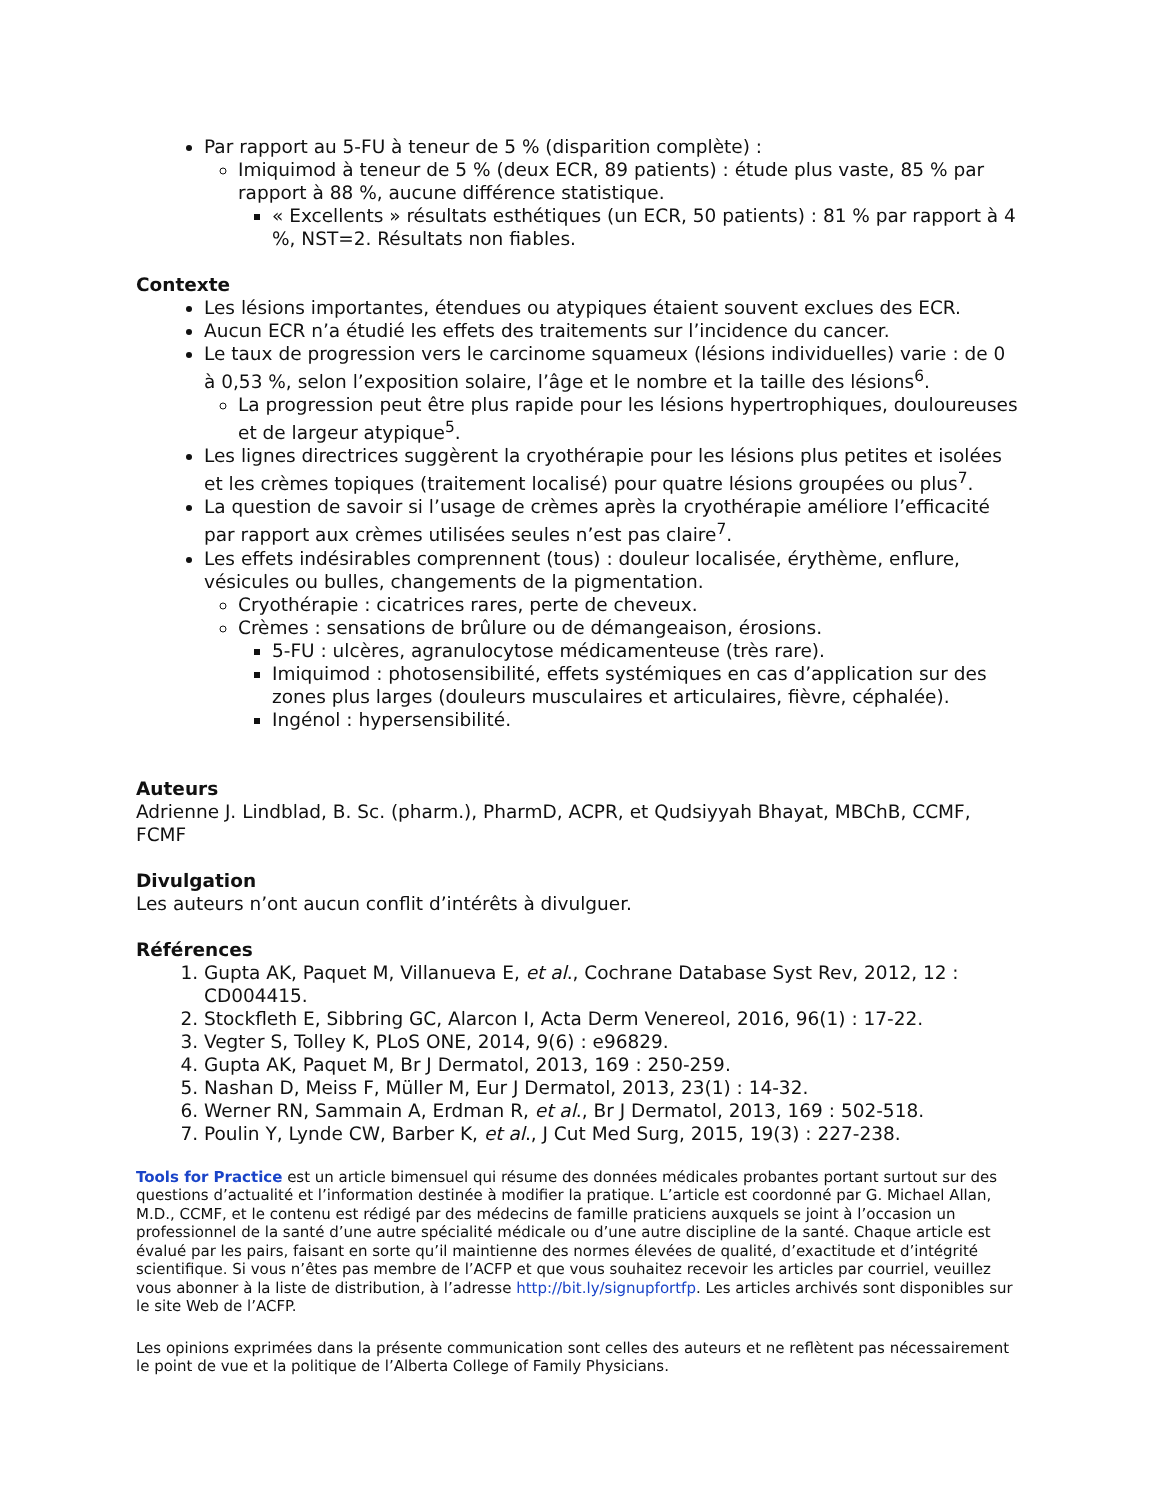Par rapport au 5-FU à teneur de 5 % (disparition complète) :
Imiquimod à teneur de 5 % (deux ECR, 89 patients) : étude plus vaste, 85 % par rapport à 88 %, aucune différence statistique.
« Excellents » résultats esthétiques (un ECR, 50 patients) : 81 % par rapport à 4 %, NST=2. Résultats non fiables.
Contexte
Les lésions importantes, étendues ou atypiques étaient souvent exclues des ECR.
Aucun ECR n’a étudié les effets des traitements sur l’incidence du cancer.
Le taux de progression vers le carcinome squameux (lésions individuelles) varie : de 0 à 0,53 %, selon l’exposition solaire, l’âge et le nombre et la taille des lésions<sup>6</sup>.
La progression peut être plus rapide pour les lésions hypertrophiques, douloureuses et de largeur atypique<sup>5</sup>.
Les lignes directrices suggèrent la cryothérapie pour les lésions plus petites et isolées et les crèmes topiques (traitement localisé) pour quatre lésions groupées ou plus<sup>7</sup>.
La question de savoir si l’usage de crèmes après la cryothérapie améliore l’efficacité par rapport aux crèmes utilisées seules n’est pas claire<sup>7</sup>.
Les effets indésirables comprennent (tous) : douleur localisée, érythème, enflure, vésicules ou bulles, changements de la pigmentation.
Cryothérapie : cicatrices rares, perte de cheveux.
Crèmes : sensations de brûlure ou de démangeaison, érosions.
5-FU : ulcères, agranulocytose médicamenteuse (très rare).
Imiquimod : photosensibilité, effets systémiques en cas d’application sur des zones plus larges (douleurs musculaires et articulaires, fièvre, céphalée).
Ingénol : hypersensibilité.
Auteurs
Adrienne J. Lindblad, B. Sc. (pharm.), PharmD, ACPR, et Qudsiyyah Bhayat, MBChB, CCMF, FCMF
Divulgation
Les auteurs n’ont aucun conflit d’intérêts à divulguer.
Références
1. Gupta AK, Paquet M, Villanueva E, et al., Cochrane Database Syst Rev, 2012, 12 : CD004415.
2. Stockfleth E, Sibbring GC, Alarcon I, Acta Derm Venereol, 2016, 96(1) : 17-22.
3. Vegter S, Tolley K, PLoS ONE, 2014, 9(6) : e96829.
4. Gupta AK, Paquet M, Br J Dermatol, 2013, 169 : 250-259.
5. Nashan D, Meiss F, Müller M, Eur J Dermatol, 2013, 23(1) : 14-32.
6. Werner RN, Sammain A, Erdman R, et al., Br J Dermatol, 2013, 169 : 502-518.
7. Poulin Y, Lynde CW, Barber K, et al., J Cut Med Surg, 2015, 19(3) : 227-238.
Tools for Practice est un article bimensuel qui résume des données médicales probantes portant surtout sur des questions d’actualité et l’information destinée à modifier la pratique. L’article est coordonné par G. Michael Allan, M.D., CCMF, et le contenu est rédigé par des médecins de famille praticiens auxquels se joint à l’occasion un professionnel de la santé d’une autre spécialité médicale ou d’une autre discipline de la santé. Chaque article est évalué par les pairs, faisant en sorte qu’il maintienne des normes élevées de qualité, d’exactitude et d’intégrité scientifique. Si vous n’êtes pas membre de l’ACFP et que vous souhaitez recevoir les articles par courriel, veuillez vous abonner à la liste de distribution, à l’adresse http://bit.ly/signupfortfp. Les articles archivés sont disponibles sur le site Web de l’ACFP.
Les opinions exprimées dans la présente communication sont celles des auteurs et ne reflètent pas nécessairement le point de vue et la politique de l’Alberta College of Family Physicians.